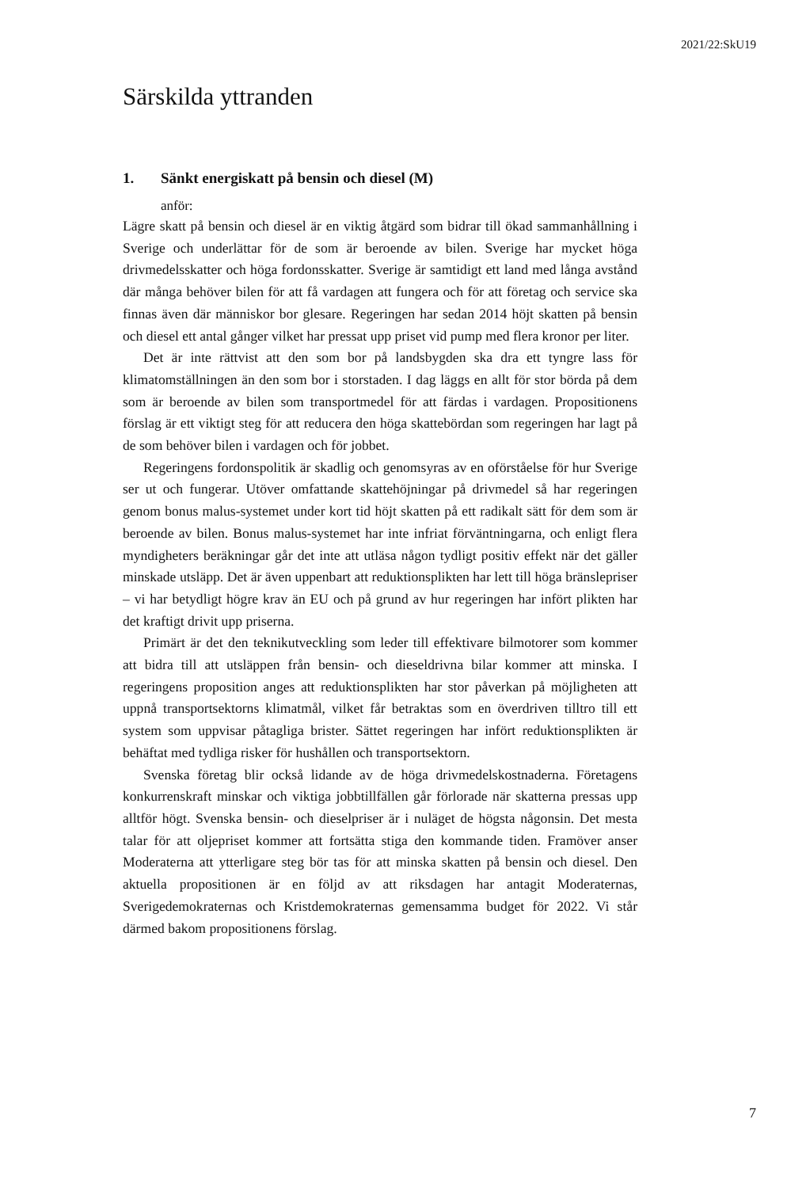2021/22:SkU19
Särskilda yttranden
1. Sänkt energiskatt på bensin och diesel (M)
anför:
Lägre skatt på bensin och diesel är en viktig åtgärd som bidrar till ökad sammanhållning i Sverige och underlättar för de som är beroende av bilen. Sverige har mycket höga drivmedelsskatter och höga fordonsskatter. Sverige är samtidigt ett land med långa avstånd där många behöver bilen för att få vardagen att fungera och för att företag och service ska finnas även där människor bor glesare. Regeringen har sedan 2014 höjt skatten på bensin och diesel ett antal gånger vilket har pressat upp priset vid pump med flera kronor per liter.
Det är inte rättvist att den som bor på landsbygden ska dra ett tyngre lass för klimatomställningen än den som bor i storstaden. I dag läggs en allt för stor börda på dem som är beroende av bilen som transportmedel för att färdas i vardagen. Propositionens förslag är ett viktigt steg för att reducera den höga skattebördan som regeringen har lagt på de som behöver bilen i vardagen och för jobbet.
Regeringens fordonspolitik är skadlig och genomsyras av en oförståelse för hur Sverige ser ut och fungerar. Utöver omfattande skattehöjningar på drivmedel så har regeringen genom bonus malus-systemet under kort tid höjt skatten på ett radikalt sätt för dem som är beroende av bilen. Bonus malus-systemet har inte infriat förväntningarna, och enligt flera myndigheters beräkningar går det inte att utläsa någon tydligt positiv effekt när det gäller minskade utsläpp. Det är även uppenbart att reduktionsplikten har lett till höga bränslepriser – vi har betydligt högre krav än EU och på grund av hur regeringen har infört plikten har det kraftigt drivit upp priserna.
Primärt är det den teknikutveckling som leder till effektivare bilmotorer som kommer att bidra till att utsläppen från bensin- och dieseldrivna bilar kommer att minska. I regeringens proposition anges att reduktionsplikten har stor påverkan på möjligheten att uppnå transportsektorns klimatmål, vilket får betraktas som en överdriven tilltro till ett system som uppvisar påtagliga brister. Sättet regeringen har infört reduktionsplikten är behäftat med tydliga risker för hushållen och transportsektorn.
Svenska företag blir också lidande av de höga drivmedelskostnaderna. Företagens konkurrenskraft minskar och viktiga jobbtillfällen går förlorade när skatterna pressas upp alltför högt. Svenska bensin- och dieselpriser är i nuläget de högsta någonsin. Det mesta talar för att oljepriset kommer att fortsätta stiga den kommande tiden. Framöver anser Moderaterna att ytterligare steg bör tas för att minska skatten på bensin och diesel. Den aktuella propositionen är en följd av att riksdagen har antagit Moderaternas, Sverigedemokraternas och Kristdemokraternas gemensamma budget för 2022. Vi står därmed bakom propositionens förslag.
7